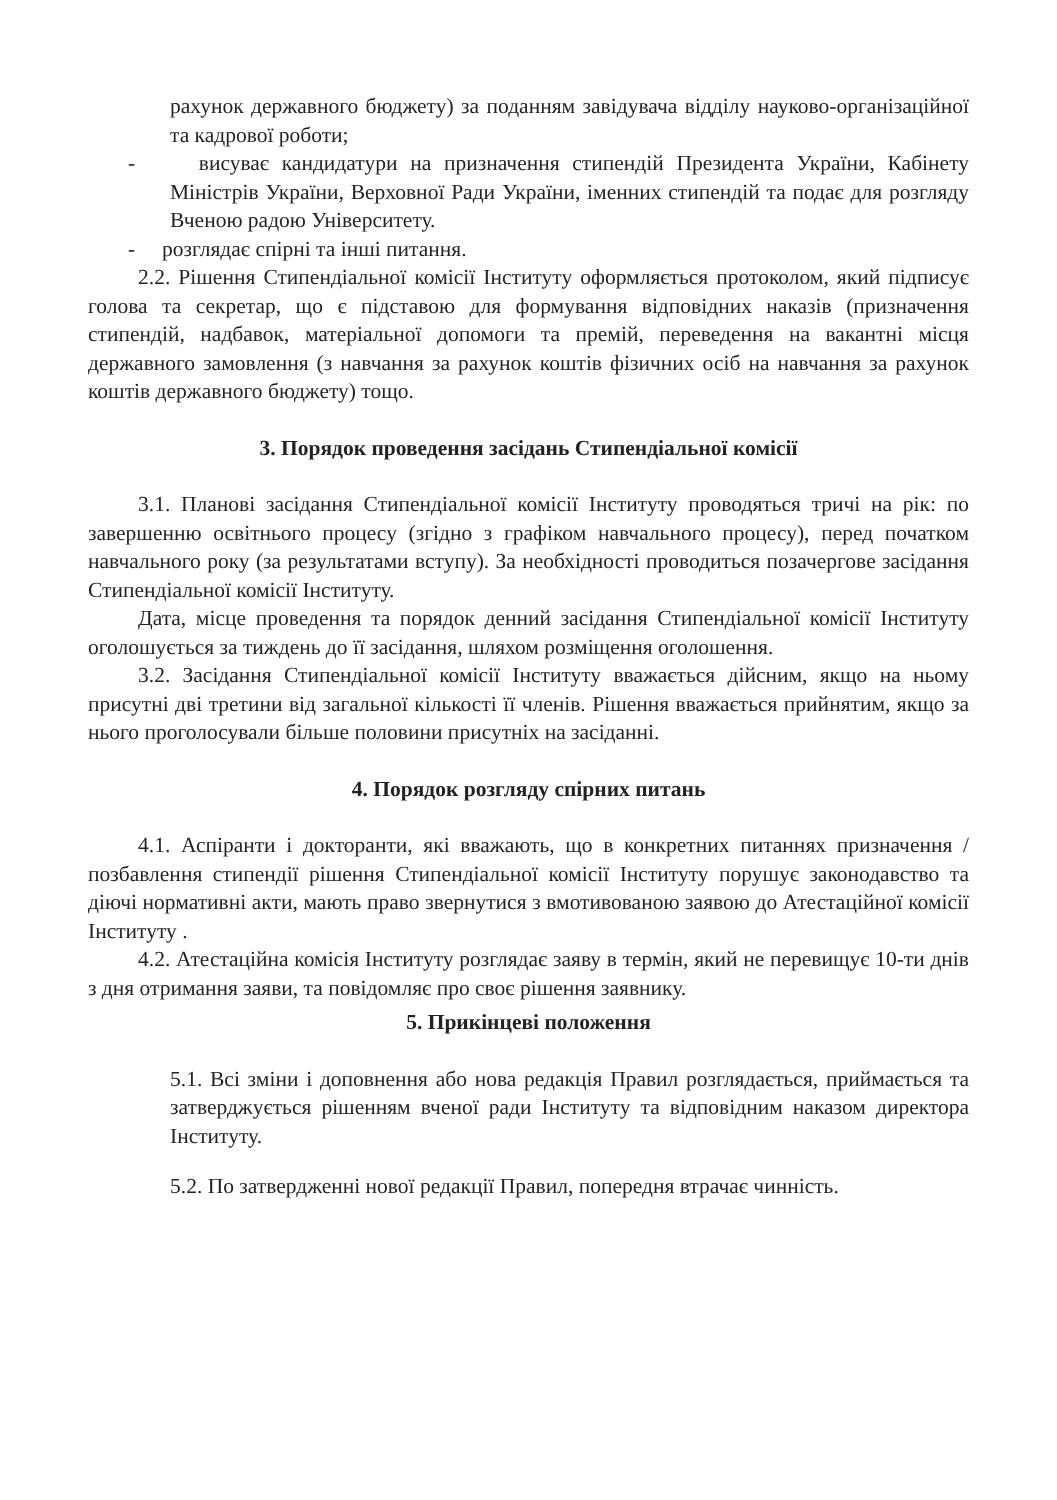рахунок державного бюджету) за поданням завідувача відділу науково-організаційної та кадрової роботи;
- висуває кандидатури на призначення стипендій Президента України, Кабінету Міністрів України, Верховної Ради України, іменних стипендій та подає для розгляду Вченою радою Університету.
- розглядає спірні та інші питання.
2.2. Рішення Стипендіальної комісії Інституту оформляється протоколом, який підписує голова та секретар, що є підставою для формування відповідних наказів (призначення стипендій, надбавок, матеріальної допомоги та премій, переведення на вакантні місця державного замовлення (з навчання за рахунок коштів фізичних осіб на навчання за рахунок коштів державного бюджету) тощо.
3. Порядок проведення засідань Стипендіальної комісії
3.1. Планові засідання Стипендіальної комісії Інституту проводяться тричі на рік: по завершенню освітнього процесу (згідно з графіком навчального процесу), перед початком навчального року (за результатами вступу). За необхідності проводиться позачергове засідання Стипендіальної комісії Інституту.
Дата, місце проведення та порядок денний засідання Стипендіальної комісії Інституту оголошується за тиждень до її засідання, шляхом розміщення оголошення.
3.2. Засідання Стипендіальної комісії Інституту вважається дійсним, якщо на ньому присутні дві третини від загальної кількості її членів. Рішення вважається прийнятим, якщо за нього проголосували більше половини присутніх на засіданні.
4. Порядок розгляду спірних питань
4.1. Аспіранти і докторанти, які вважають, що в конкретних питаннях призначення / позбавлення стипендії рішення Стипендіальної комісії Інституту порушує законодавство та діючі нормативні акти, мають право звернутися з вмотивованою заявою до Атестаційної комісії Інституту .
4.2. Атестаційна комісія Інституту розглядає заяву в термін, який не перевищує 10-ти днів з дня отримання заяви, та повідомляє про своє рішення заявнику.
5. Прикінцеві положення
5.1. Всі зміни і доповнення або нова редакція Правил розглядається, приймається та затверджується рішенням вченої ради Інституту та відповідним наказом директора Інституту.
5.2. По затвердженні нової редакції Правил, попередня втрачає чинність.